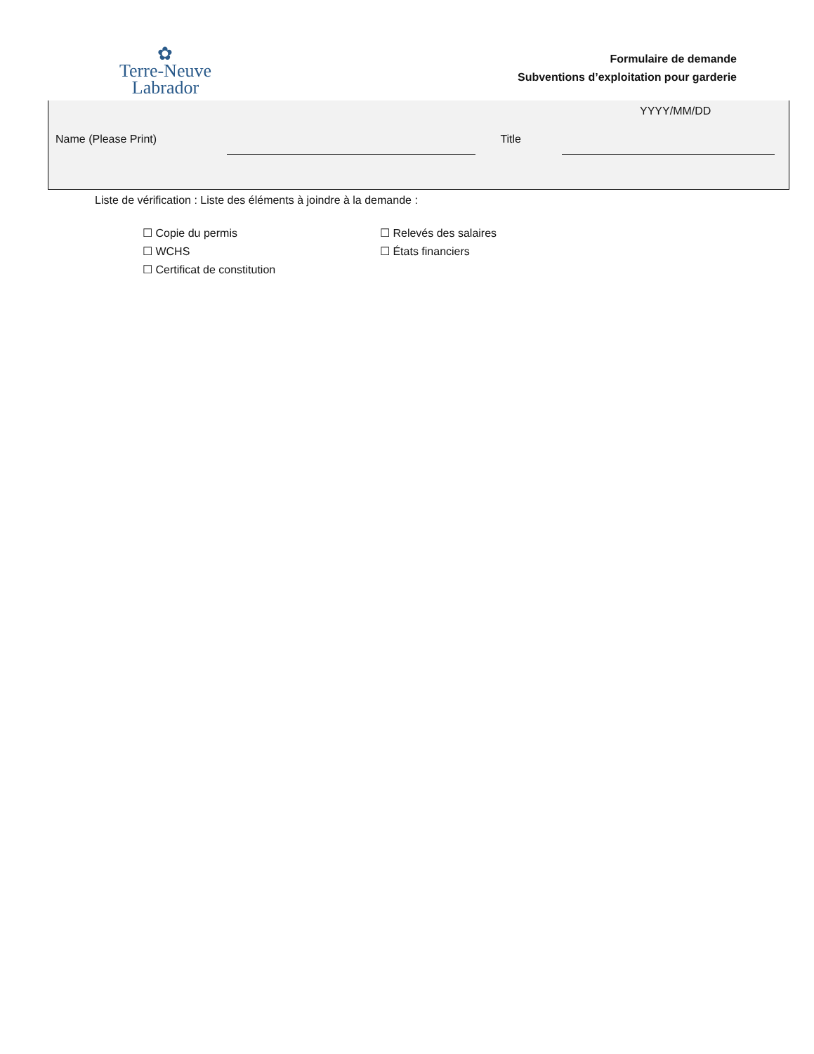✿
Terre-Neuve
Labrador
Formulaire de demande
Subventions d’exploitation pour garderie
YYYY/MM/DD
Name (Please Print) Title
Liste de vérification : Liste des éléments à joindre à la demande :
☐ Copie du permis
☐ WCHS
☐ Certificat de constitution
☐ Relevés des salaires
☐ États financiers